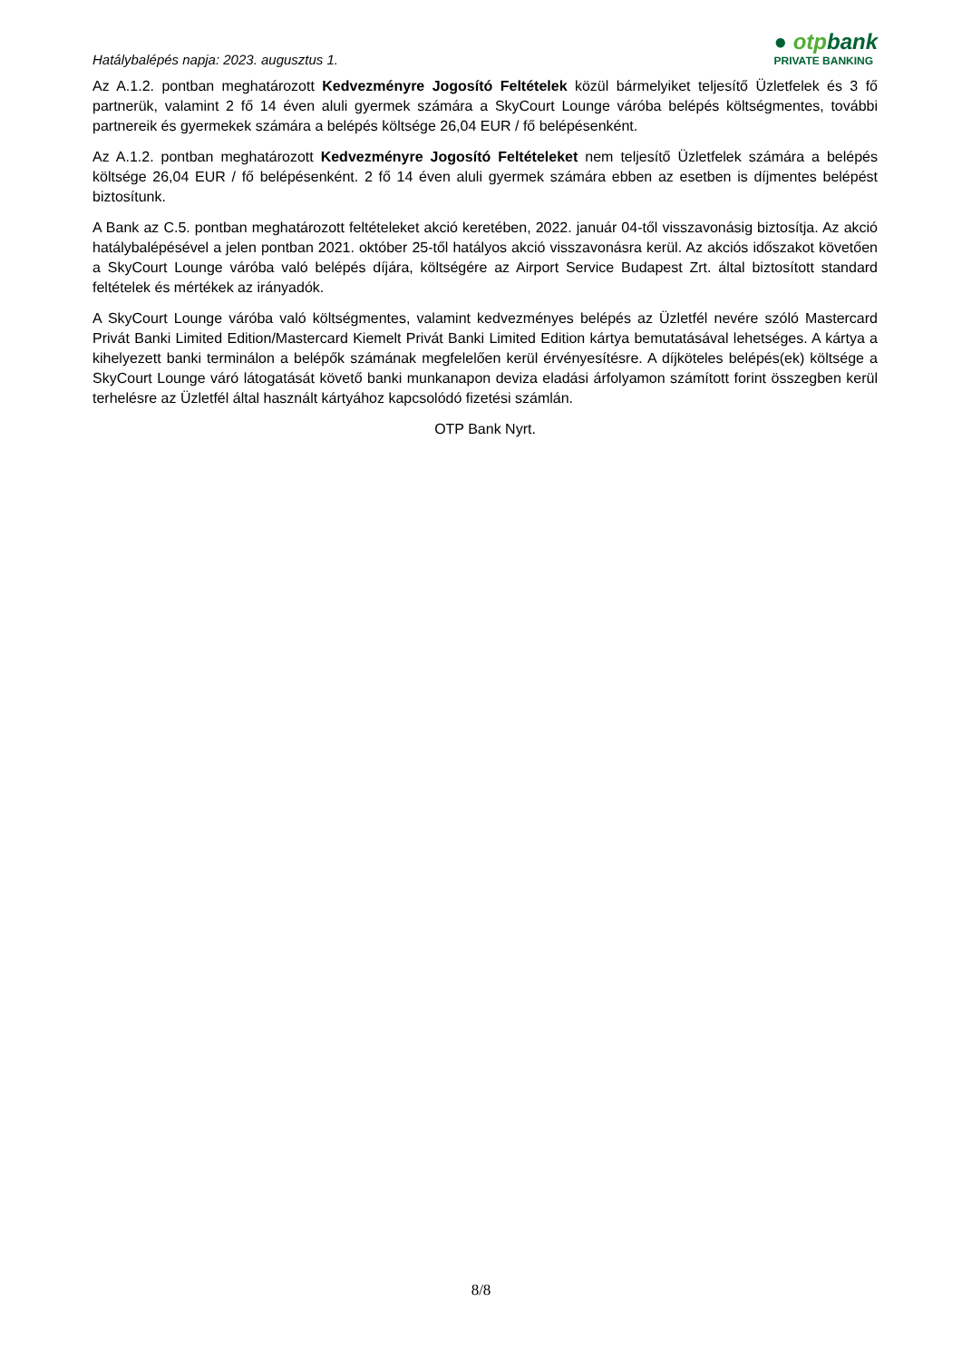Hatálybalépés napja: 2023. augusztus 1.
● otpbank
PRIVATE BANKING
Az A.1.2. pontban meghatározott Kedvezményre Jogosító Feltételek közül bármelyiket teljesítő Üzletfelek és 3 fő partnerük, valamint 2 fő 14 éven aluli gyermek számára a SkyCourt Lounge váróba belépés költségmentes, további partnereik és gyermekek számára a belépés költsége 26,04 EUR / fő belépésenként.
Az A.1.2. pontban meghatározott Kedvezményre Jogosító Feltételeket nem teljesítő Üzletfelek számára a belépés költsége 26,04 EUR / fő belépésenként. 2 fő 14 éven aluli gyermek számára ebben az esetben is díjmentes belépést biztosítunk.
A Bank az C.5. pontban meghatározott feltételeket akció keretében, 2022. január 04-től visszavonásig biztosítja. Az akció hatálybalépésével a jelen pontban 2021. október 25-től hatályos akció visszavonásra kerül. Az akciós időszakot követően a SkyCourt Lounge váróba való belépés díjára, költségére az Airport Service Budapest Zrt. által biztosított standard feltételek és mértékek az irányadók.
A SkyCourt Lounge váróba való költségmentes, valamint kedvezményes belépés az Üzletfél nevére szóló Mastercard Privát Banki Limited Edition/Mastercard Kiemelt Privát Banki Limited Edition kártya bemutatásával lehetséges. A kártya a kihelyezett banki terminálon a belépők számának megfelelően kerül érvényesítésre. A díjköteles belépés(ek) költsége a SkyCourt Lounge váró látogatását követő banki munkanapon deviza eladási árfolyamon számított forint összegben kerül terhelésre az Üzletfél által használt kártyához kapcsolódó fizetési számlán.
OTP Bank Nyrt.
8/8